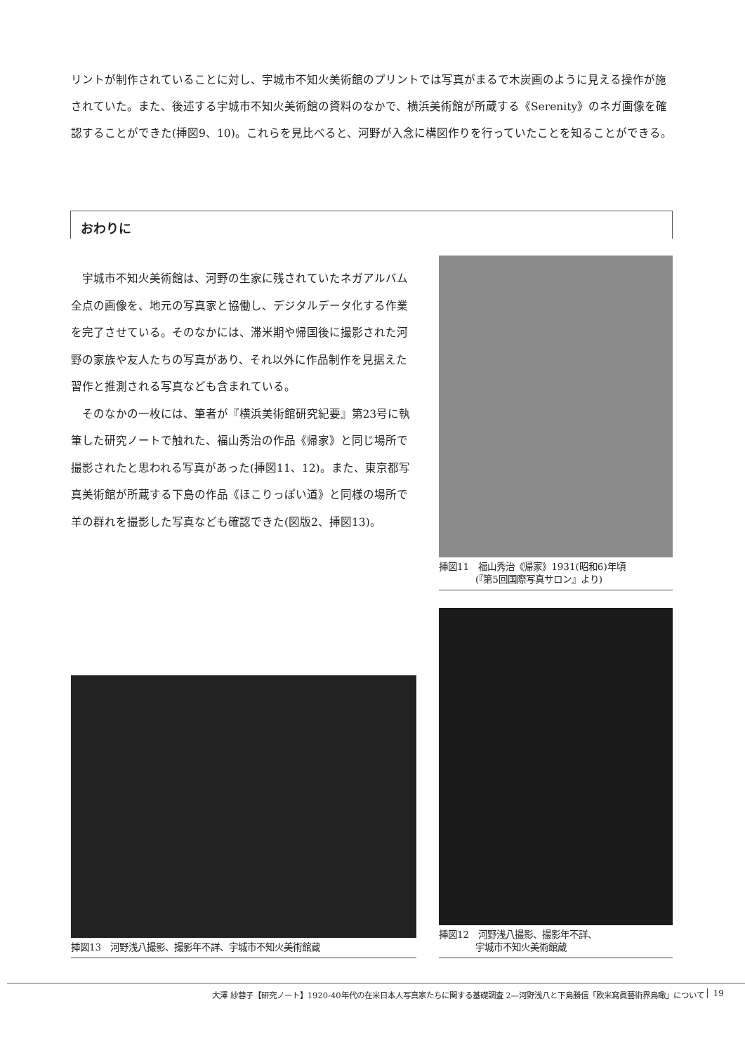リントが制作されていることに対し、宇城市不知火美術館のプリントでは写真がまるで木炭画のように見える操作が施されていた。また、後述する宇城市不知火美術館の資料のなかで、横浜美術館が所蔵する《Serenity》のネガ画像を確認することができた(挿図9、10)。これらを見比べると、河野が入念に構図作りを行っていたことを知ることができる。
おわりに
宇城市不知火美術館は、河野の生家に残されていたネガアルバム全点の画像を、地元の写真家と協働し、デジタルデータ化する作業を完了させている。そのなかには、滞米期や帰国後に撮影された河野の家族や友人たちの写真があり、それ以外に作品制作を見据えた習作と推測される写真なども含まれている。
そのなかの一枚には、筆者が『横浜美術館研究紀要』第23号に執筆した研究ノートで触れた、福山秀治の作品《帰家》と同じ場所で撮影されたと思われる写真があった(挿図11、12)。また、東京都写真美術館が所蔵する下島の作品《ほこりっぽい道》と同様の場所で羊の群れを撮影した写真なども確認できた(図版2、挿図13)。
挿図11　福山秀治《帰家》1931(昭和6)年頃
　　　　(『第5回国際写真サロン』より)
挿図12　河野浅八撮影、撮影年不詳、
　　　　宇城市不知火美術館蔵
挿図13　河野浅八撮影、撮影年不詳、宇城市不知火美術館蔵
大澤 紗蓉子【研究ノート】1920-40年代の在米日本人写真家たちに関する基礎調査 2—河野浅八と下島勝信「欧米寫眞藝術界鳥瞰」について
19